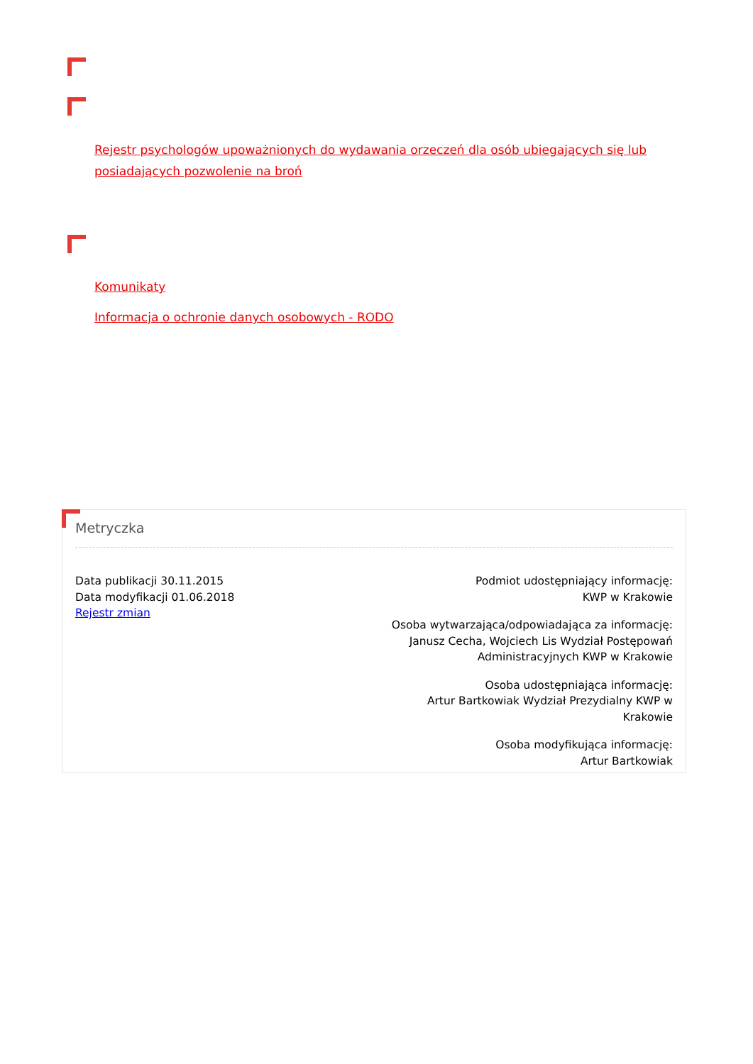Rejestr psychologów upoważnionych do wydawania orzeczeń dla osób ubiegających się lub posiadających pozwolenie na broń
Komunikaty
Informacja o ochronie danych osobowych - RODO
Metryczka
Data publikacji 30.11.2015
Data modyfikacji 01.06.2018
Rejestr zmian
Podmiot udostępniający informację:
KWP w Krakowie
Osoba wytwarzająca/odpowiadająca za informację:
Janusz Cecha, Wojciech Lis Wydział Postępowań Administracyjnych KWP w Krakowie
Osoba udostępniająca informację:
Artur Bartkowiak Wydział Prezydialny KWP w Krakowie
Osoba modyfikująca informację:
Artur Bartkowiak